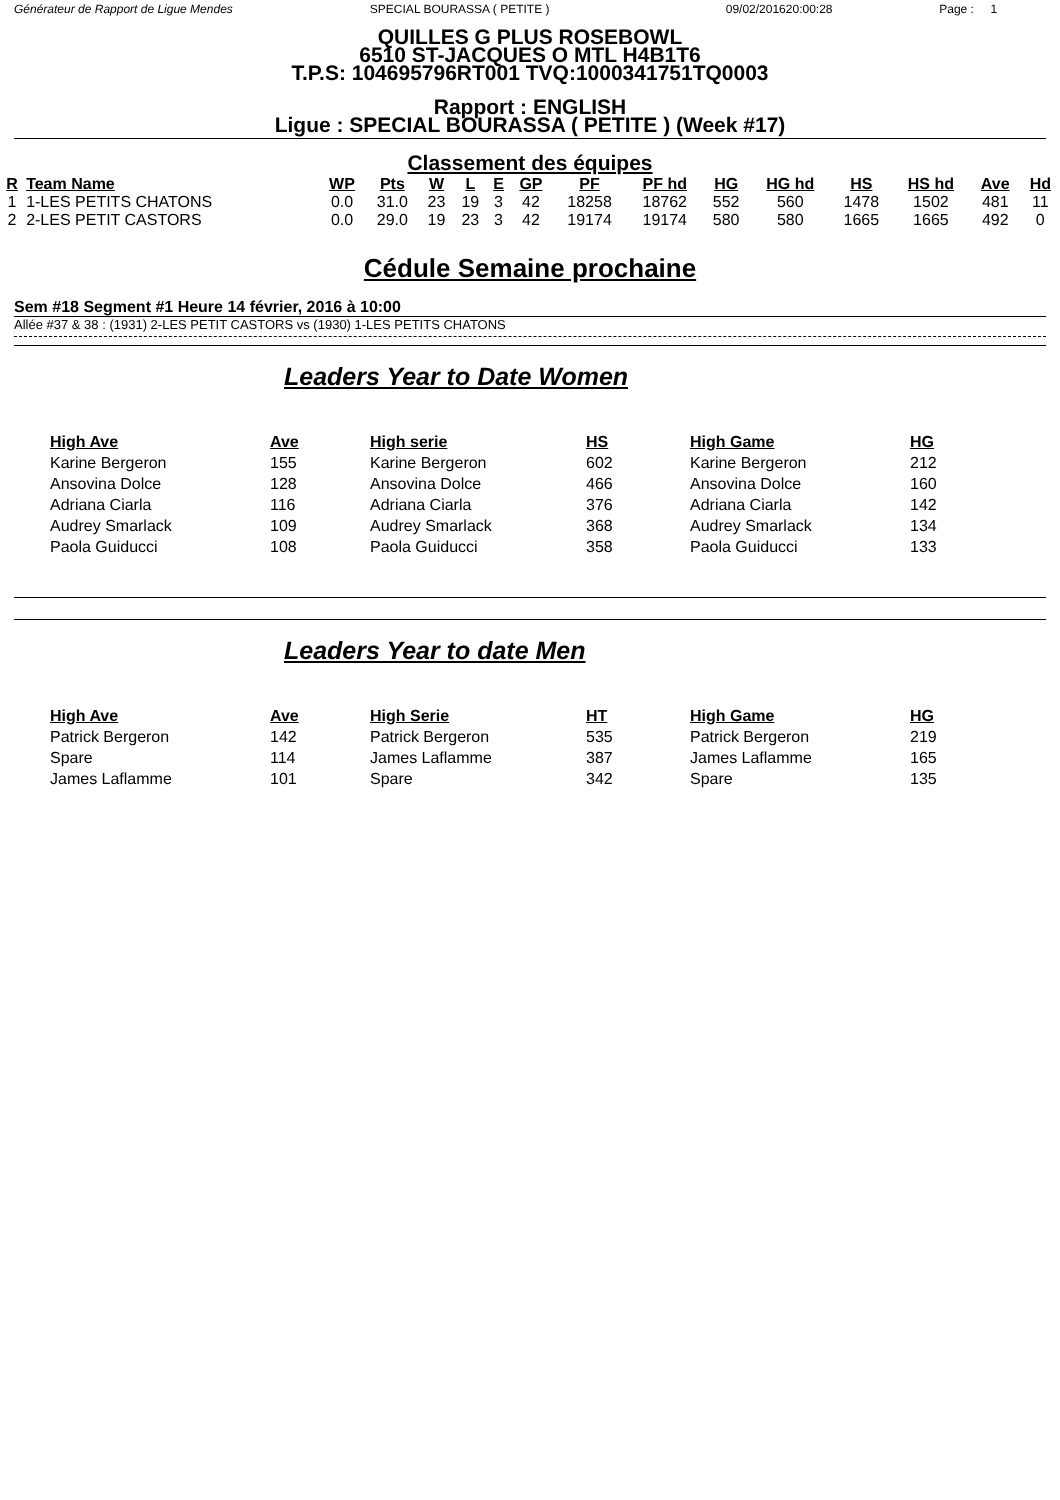Générateur de Rapport de Ligue Mendes
SPECIAL BOURASSA ( PETITE ) 09/02/201620:00:28 Page : 1
QUILLES G PLUS ROSEBOWL
6510 ST-JACQUES O MTL H4B1T6
T.P.S: 104695796RT001 TVQ:1000341751TQ0003
Rapport : ENGLISH
Ligue : SPECIAL BOURASSA ( PETITE ) (Week #17)
Classement des équipes
| R | Team Name | WP | Pts | W | L | E | GP | PF | PF hd | HG | HG hd | HS | HS hd | Ave | Hd |
| --- | --- | --- | --- | --- | --- | --- | --- | --- | --- | --- | --- | --- | --- | --- | --- |
| 1 | 1-LES PETITS CHATONS | 0.0 | 31.0 | 23 | 19 | 3 | 42 | 18258 | 18762 | 552 | 560 | 1478 | 1502 | 481 | 11 |
| 2 | 2-LES PETIT CASTORS | 0.0 | 29.0 | 19 | 23 | 3 | 42 | 19174 | 19174 | 580 | 580 | 1665 | 1665 | 492 | 0 |
Cédule Semaine prochaine
Sem #18 Segment #1 Heure 14 février, 2016 à 10:00
Allée #37 & 38 : (1931) 2-LES PETIT CASTORS vs (1930) 1-LES PETITS CHATONS
Leaders Year to Date Women
| High Ave | Ave | High serie | HS | High Game | HG |
| --- | --- | --- | --- | --- | --- |
| Karine Bergeron | 155 | Karine Bergeron | 602 | Karine Bergeron | 212 |
| Ansovina Dolce | 128 | Ansovina Dolce | 466 | Ansovina Dolce | 160 |
| Adriana Ciarla | 116 | Adriana Ciarla | 376 | Adriana Ciarla | 142 |
| Audrey Smarlack | 109 | Audrey Smarlack | 368 | Audrey Smarlack | 134 |
| Paola Guiducci | 108 | Paola Guiducci | 358 | Paola Guiducci | 133 |
Leaders Year to date Men
| High Ave | Ave | High Serie | HT | High Game | HG |
| --- | --- | --- | --- | --- | --- |
| Patrick Bergeron | 142 | Patrick Bergeron | 535 | Patrick Bergeron | 219 |
| Spare | 114 | James Laflamme | 387 | James Laflamme | 165 |
| James Laflamme | 101 | Spare | 342 | Spare | 135 |